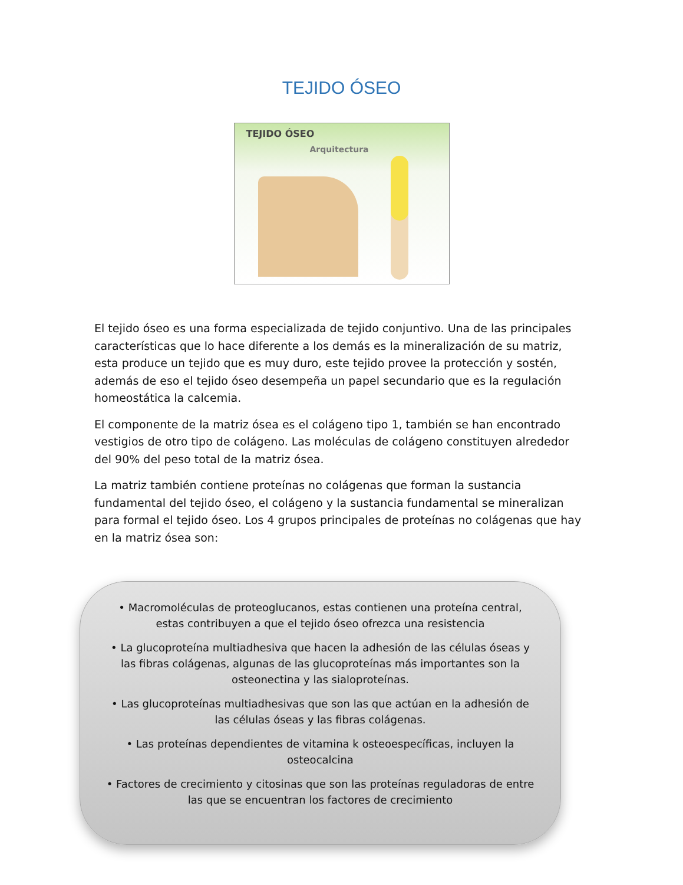TEJIDO ÓSEO
TEJIDO ÓSEO
Arquitectura
El tejido óseo es una forma especializada de tejido conjuntivo. Una de las principales características que lo hace diferente a los demás es la mineralización de su matriz, esta produce un tejido que es muy duro, este tejido provee la protección y sostén, además de eso el tejido óseo desempeña un papel secundario que es la regulación homeostática la calcemia.
El componente de la matriz ósea es el colágeno tipo 1, también se han encontrado vestigios de otro tipo de colágeno. Las moléculas de colágeno constituyen alrededor del 90% del peso total de la matriz ósea.
La matriz también contiene proteínas no colágenas que forman la sustancia fundamental del tejido óseo, el colágeno y la sustancia fundamental se mineralizan para formal el tejido óseo. Los 4 grupos principales de proteínas no colágenas que hay en la matriz ósea son:
• Macromoléculas de proteoglucanos, estas contienen una proteína central, estas contribuyen a que el tejido óseo ofrezca una resistencia
• La glucoproteína multiadhesiva que hacen la adhesión de las células óseas y las fibras colágenas, algunas de las glucoproteínas más importantes son la osteonectina y las sialoproteínas.
• Las glucoproteínas multiadhesivas que son las que actúan en la adhesión de las células óseas y las fibras colágenas.
• Las proteínas dependientes de vitamina k osteoespecíficas, incluyen la osteocalcina
• Factores de crecimiento y citosinas que son las proteínas reguladoras de entre las que se encuentran los factores de crecimiento